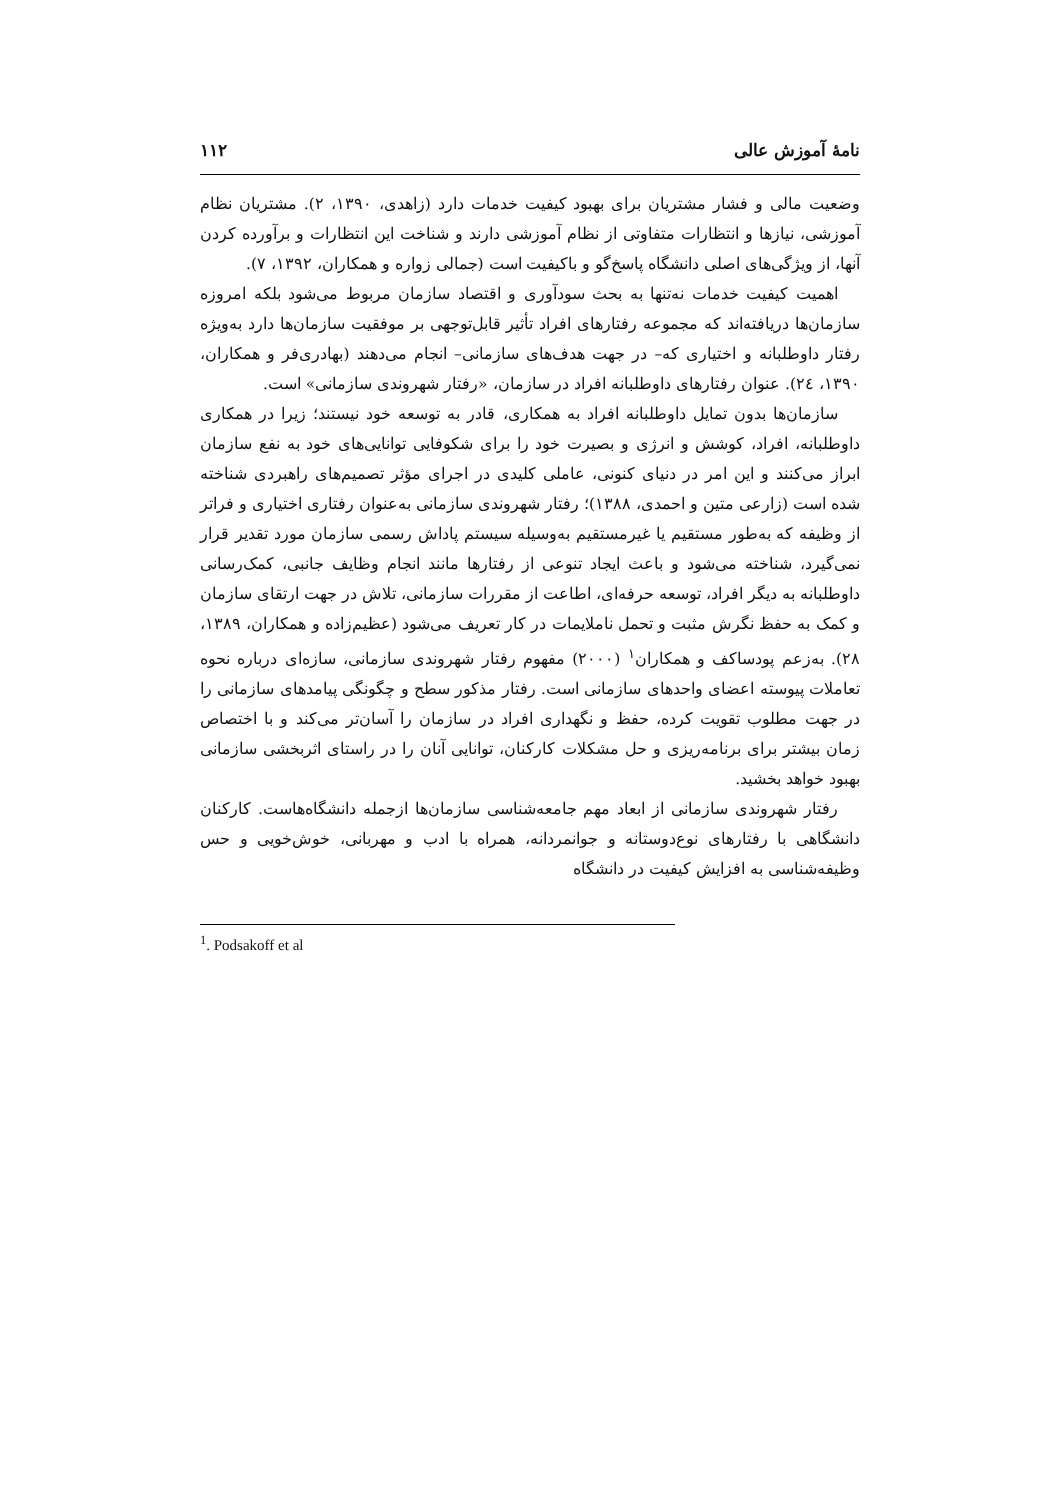نامهٔ آموزش عالی ۱۱۲
وضعیت مالی و فشار مشتریان برای بهبود کیفیت خدمات دارد (زاهدی، ۱۳۹۰، ۲). مشتریان نظام آموزشی، نیازها و انتظارات متفاوتی از نظام آموزشی دارند و شناخت این انتظارات و برآورده کردن آنها، از ویژگی‌های اصلی دانشگاه پاسخ‌گو و باکیفیت است (جمالی زواره و همکاران، ۱۳۹۲، ۷).
اهمیت کیفیت خدمات نه‌تنها به بحث سودآوری و اقتصاد سازمان مربوط می‌شود بلکه امروزه سازمان‌ها دریافته‌اند که مجموعه رفتارهای افراد تأثیر قابل‌توجهی بر موفقیت سازمان‌ها دارد به‌ویژه رفتار داوطلبانه و اختیاری که– در جهت هدف‌های سازمانی– انجام می‌دهند (بهادری‌فر و همکاران، ۱۳۹۰، ۲٤). عنوان رفتارهای داوطلبانه افراد در سازمان، «رفتار شهروندی سازمانی» است.
سازمان‌ها بدون تمایل داوطلبانه افراد به همکاری، قادر به توسعه خود نیستند؛ زیرا در همکاری داوطلبانه، افراد، کوشش و انرژی و بصیرت خود را برای شکوفایی توانایی‌های خود به نفع سازمان ابراز می‌کنند و این امر در دنیای کنونی، عاملی کلیدی در اجرای مؤثر تصمیم‌های راهبردی شناخته شده است (زارعی متین و احمدی، ۱۳۸۸)؛ رفتار شهروندی سازمانی به‌عنوان رفتاری اختیاری و فراتر از وظیفه که به‌طور مستقیم یا غیرمستقیم به‌وسیله سیستم پاداش رسمی سازمان مورد تقدیر قرار نمی‌گیرد، شناخته می‌شود و باعث ایجاد تنوعی از رفتارها مانند انجام وظایف جانبی، کمک‌رسانی داوطلبانه به دیگر افراد، توسعه حرفه‌ای، اطاعت از مقررات سازمانی، تلاش در جهت ارتقای سازمان و کمک به حفظ نگرش مثبت و تحمل ناملایمات در کار تعریف می‌شود (عظیم‌زاده و همکاران، ۱۳۸۹، ۲۸). به‌زعم پودساکف و همکاران<sup>۱</sup> (۲۰۰۰) مفهوم رفتار شهروندی سازمانی، سازه‌ای درباره نحوه تعاملات پیوسته اعضای واحدهای سازمانی است. رفتار مذکور سطح و چگونگی پیامدهای سازمانی را در جهت مطلوب تقویت کرده، حفظ و نگهداری افراد در سازمان را آسان‌تر می‌کند و با اختصاص زمان بیشتر برای برنامه‌ریزی و حل مشکلات کارکنان، توانایی آنان را در راستای اثربخشی سازمانی بهبود خواهد بخشید.
رفتار شهروندی سازمانی از ابعاد مهم جامعه‌شناسی سازمان‌ها ازجمله دانشگاه‌هاست. کارکنان دانشگاهی با رفتارهای نوع‌دوستانه و جوانمردانه، همراه با ادب و مهربانی، خوش‌خویی و حس وظیفه‌شناسی به افزایش کیفیت در دانشگاه
<sup>1</sup>. Podsakoff et al